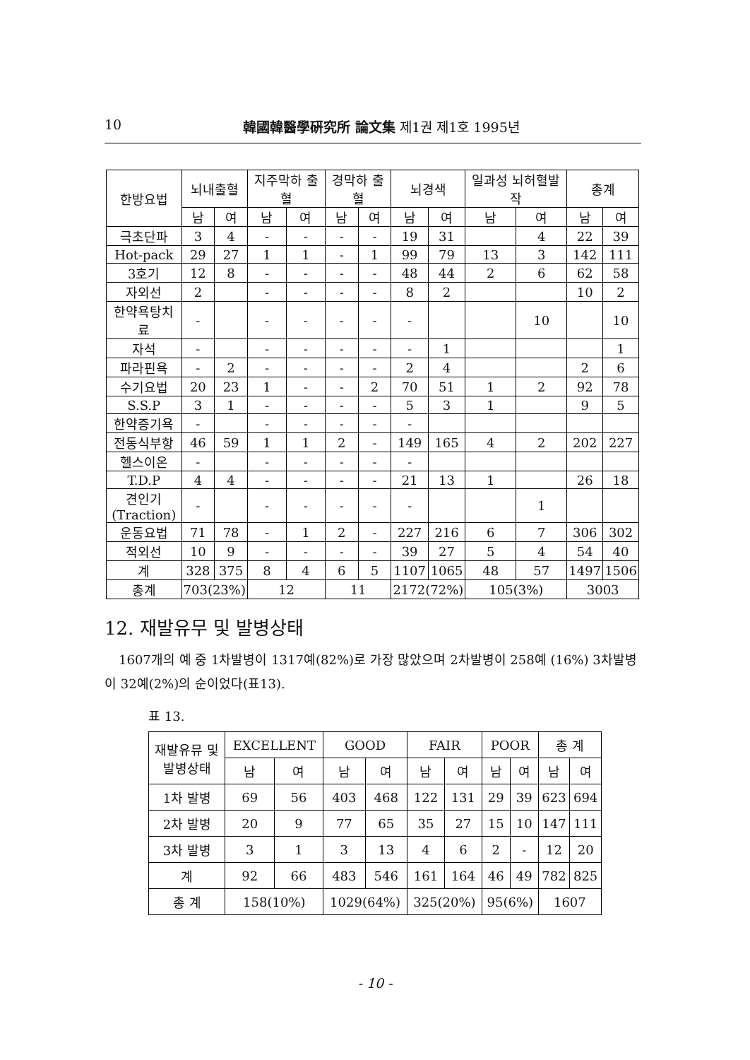10 韓國韓醫學硏究所 論文集 제1권 제1호 1995년
| 한방요법 | 뇌내출혈 | | 지주막하 출혈 | | 경막하 출혈 | | 뇌경색 | | 일과성 뇌허혈발작 | | 총계 | |
| --- | --- | --- | --- | --- | --- | --- | --- | --- | --- | --- | --- | --- |
| | 남 | 여 | 남 | 여 | 남 | 여 | 남 | 여 | 남 | 여 | 남 | 여 |
| 극초단파 | 3 | 4 | - | - | - | - | 19 | 31 | | 4 | 22 | 39 |
| Hot-pack | 29 | 27 | 1 | 1 | - | 1 | 99 | 79 | 13 | 3 | 142 | 111 |
| 3호기 | 12 | 8 | - | - | - | - | 48 | 44 | 2 | 6 | 62 | 58 |
| 자외선 | 2 | | - | - | - | - | 8 | 2 | | | 10 | 2 |
| 한약욕탕치료 | - | | - | - | - | - | - | | | 10 | | 10 |
| 자석 | - | | - | - | - | - | - | 1 | | | | 1 |
| 파라핀욕 | - | 2 | - | - | - | - | 2 | 4 | | | 2 | 6 |
| 수기요법 | 20 | 23 | 1 | - | - | 2 | 70 | 51 | 1 | 2 | 92 | 78 |
| S.S.P | 3 | 1 | - | - | - | - | 5 | 3 | 1 | | 9 | 5 |
| 한약증기욕 | - | | - | - | - | - | - | | | | | |
| 전동식부항 | 46 | 59 | 1 | 1 | 2 | - | 149 | 165 | 4 | 2 | 202 | 227 |
| 헬스이온 | - | | - | - | - | - | - | | | | | |
| T.D.P | 4 | 4 | - | - | - | - | 21 | 13 | 1 | | 26 | 18 |
| 견인기 (Traction) | - | | - | - | - | - | - | | | 1 | | |
| 운동요법 | 71 | 78 | - | 1 | 2 | - | 227 | 216 | 6 | 7 | 306 | 302 |
| 적외선 | 10 | 9 | - | - | - | - | 39 | 27 | 5 | 4 | 54 | 40 |
| 계 | 328 | 375 | 8 | 4 | 6 | 5 | 1107 | 1065 | 48 | 57 | 1497 | 1506 |
| 총계 | 703(23%) | | 12 | | 11 | | 2172(72%) | | 105(3%) | | 3003 | |
12. 재발유무 및 발병상태
1607개의 예 중 1차발병이 1317예(82%)로 가장 많았으며 2차발병이 258예 (16%) 3차발병이 32예(2%)의 순이었다(표13).
표 13.
| 재발유뮤 및 발병상태 | EXCELLENT | | GOOD | | FAIR | | POOR | | 총 계 | |
| --- | --- | --- | --- | --- | --- | --- | --- | --- | --- | --- |
| | 남 | 여 | 남 | 여 | 남 | 여 | 남 | 여 | 남 | 여 |
| 1차 발병 | 69 | 56 | 403 | 468 | 122 | 131 | 29 | 39 | 623 | 694 |
| 2차 발병 | 20 | 9 | 77 | 65 | 35 | 27 | 15 | 10 | 147 | 111 |
| 3차 발병 | 3 | 1 | 3 | 13 | 4 | 6 | 2 | - | 12 | 20 |
| 계 | 92 | 66 | 483 | 546 | 161 | 164 | 46 | 49 | 782 | 825 |
| 총 계 | 158(10%) | | 1029(64%) | | 325(20%) | | 95(6%) | | 1607 | |
- 10 -